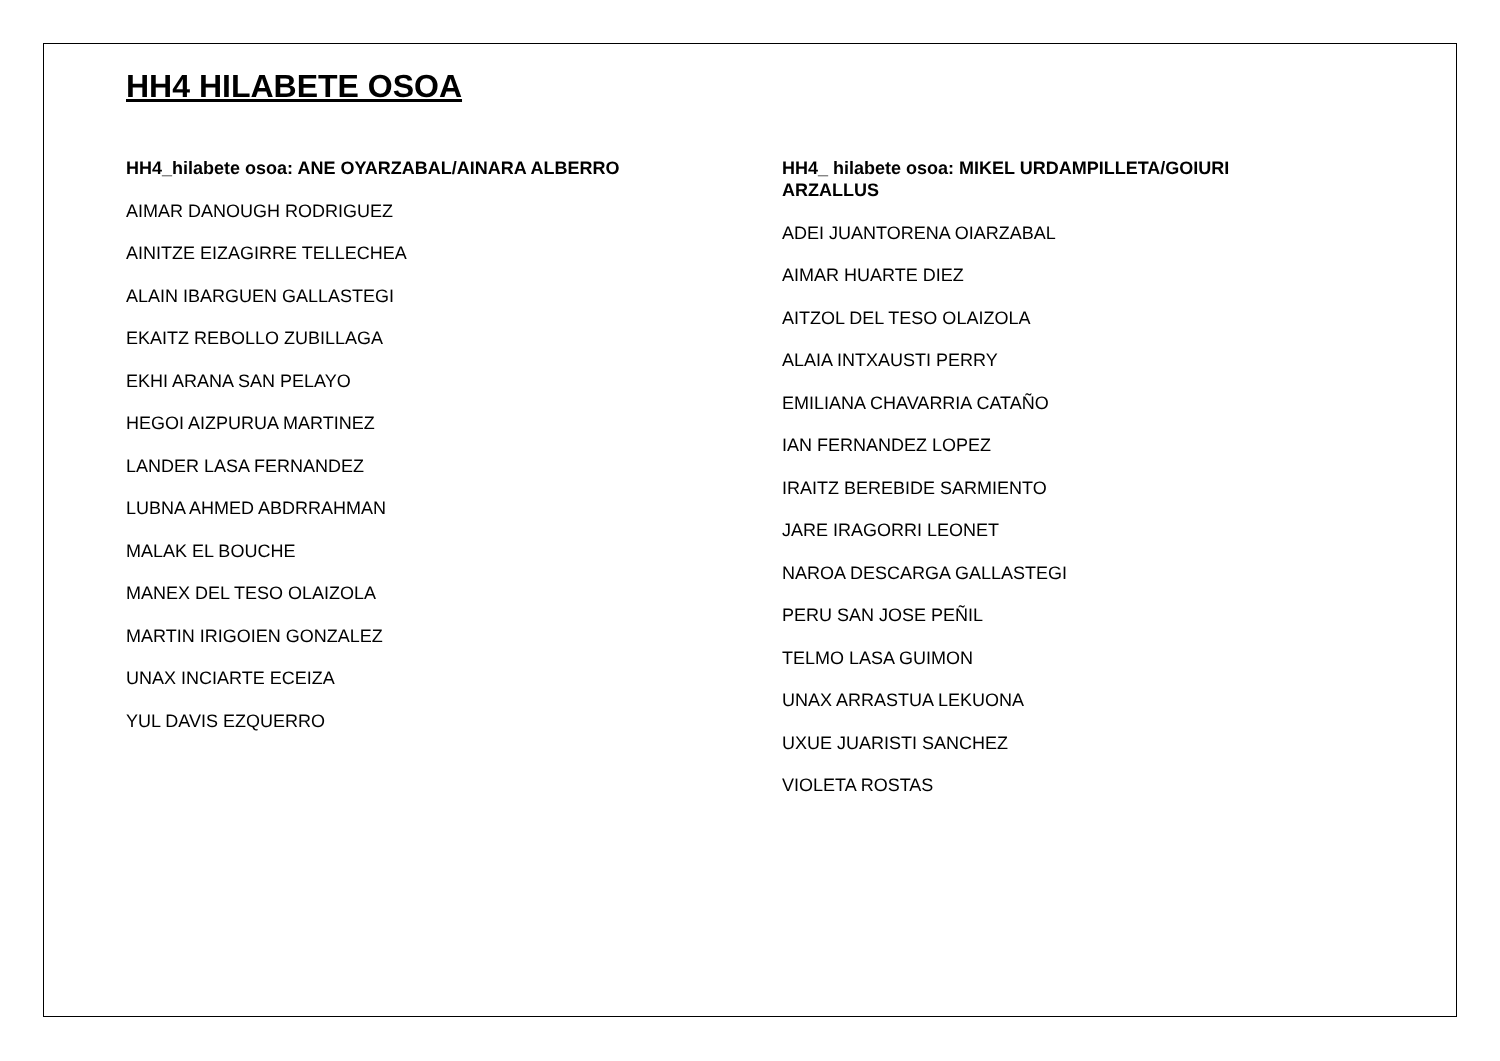HH4 HILABETE OSOA
HH4_hilabete osoa: ANE OYARZABAL/AINARA ALBERRO
AIMAR DANOUGH RODRIGUEZ
AINITZE EIZAGIRRE TELLECHEA
ALAIN IBARGUEN GALLASTEGI
EKAITZ REBOLLO ZUBILLAGA
EKHI ARANA SAN PELAYO
HEGOI AIZPURUA MARTINEZ
LANDER LASA FERNANDEZ
LUBNA AHMED ABDRRAHMAN
MALAK EL BOUCHE
MANEX DEL TESO OLAIZOLA
MARTIN IRIGOIEN GONZALEZ
UNAX INCIARTE ECEIZA
YUL DAVIS EZQUERRO
HH4_ hilabete osoa: MIKEL URDAMPILLETA/GOIURI ARZALLUS
ADEI JUANTORENA OIARZABAL
AIMAR HUARTE DIEZ
AITZOL DEL TESO OLAIZOLA
ALAIA INTXAUSTI PERRY
EMILIANA CHAVARRIA CATAÑO
IAN FERNANDEZ LOPEZ
IRAITZ BEREBIDE SARMIENTO
JARE IRAGORRI LEONET
NAROA DESCARGA GALLASTEGI
PERU SAN JOSE PEÑIL
TELMO LASA GUIMON
UNAX ARRASTUA LEKUONA
UXUE JUARISTI SANCHEZ
VIOLETA ROSTAS